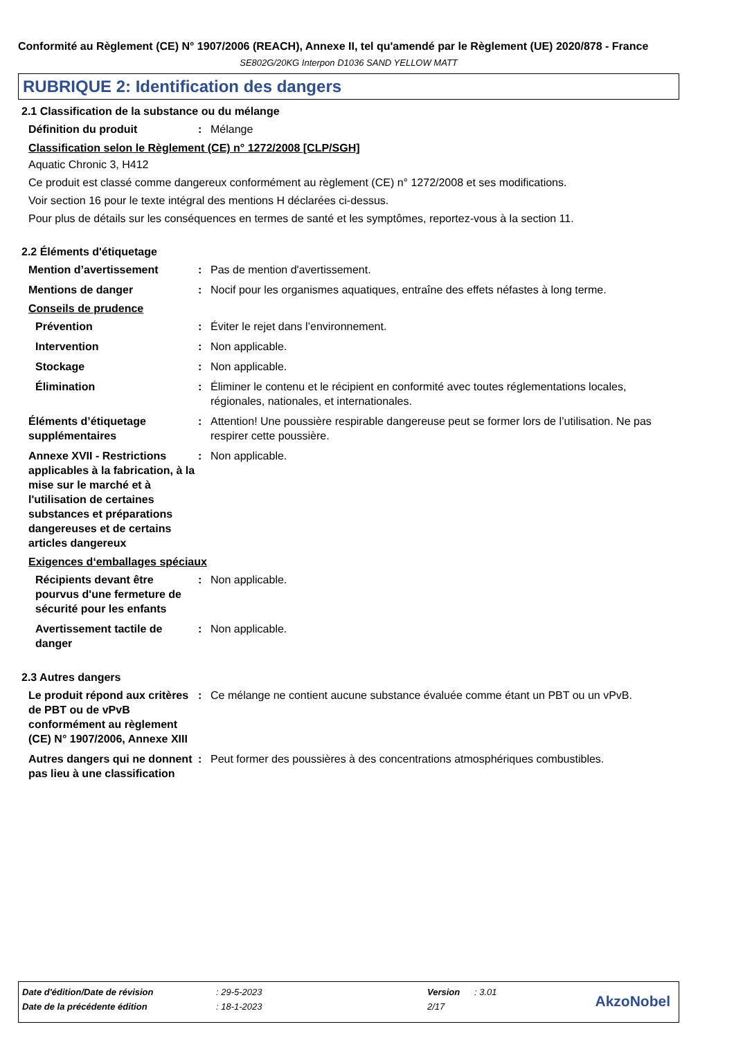Conformité au Règlement (CE) N° 1907/2006 (REACH), Annexe II, tel qu'amendé par le Règlement (UE) 2020/878 - France
SE802G/20KG Interpon D1036 SAND YELLOW MATT
RUBRIQUE 2: Identification des dangers
2.1 Classification de la substance ou du mélange
Définition du produit : Mélange
Classification selon le Règlement (CE) n° 1272/2008 [CLP/SGH]
Aquatic Chronic 3, H412
Ce produit est classé comme dangereux conformément au règlement (CE) n° 1272/2008 et ses modifications.
Voir section 16 pour le texte intégral des mentions H déclarées ci-dessus.
Pour plus de détails sur les conséquences en termes de santé et les symptômes, reportez-vous à la section 11.
2.2 Éléments d'étiquetage
Mention d’avertissement : Pas de mention d'avertissement.
Mentions de danger : Nocif pour les organismes aquatiques, entraîne des effets néfastes à long terme.
Conseils de prudence
Prévention : Éviter le rejet dans l’environnement.
Intervention : Non applicable.
Stockage : Non applicable.
Élimination : Éliminer le contenu et le récipient en conformité avec toutes réglementations locales, régionales, nationales, et internationales.
Éléments d’étiquetage supplémentaires
: Attention! Une poussière respirable dangereuse peut se former lors de l’utilisation. Ne pas respirer cette poussière.
Annexe XVII - Restrictions applicables à la fabrication, à la mise sur le marché et à l'utilisation de certaines substances et préparations dangereuses et de certains articles dangereux
: Non applicable.
Exigences d‘emballages spéciaux
Récipients devant être pourvus d'une fermeture de sécurité pour les enfants
: Non applicable.
Avertissement tactile de danger
: Non applicable.
2.3 Autres dangers
Le produit répond aux critères de PBT ou de vPvB conformément au règlement (CE) N° 1907/2006, Annexe XIII
: Ce mélange ne contient aucune substance évaluée comme étant un PBT ou un vPvB.
Autres dangers qui ne donnent pas lieu à une classification
: Peut former des poussières à des concentrations atmosphériques combustibles.
| Date d'édition/Date de révision | : 29-5-2023 | Version | : 3.01 |
| Date de la précédente édition | : 18-1-2023 | 2/17 | |
AkzoNobel